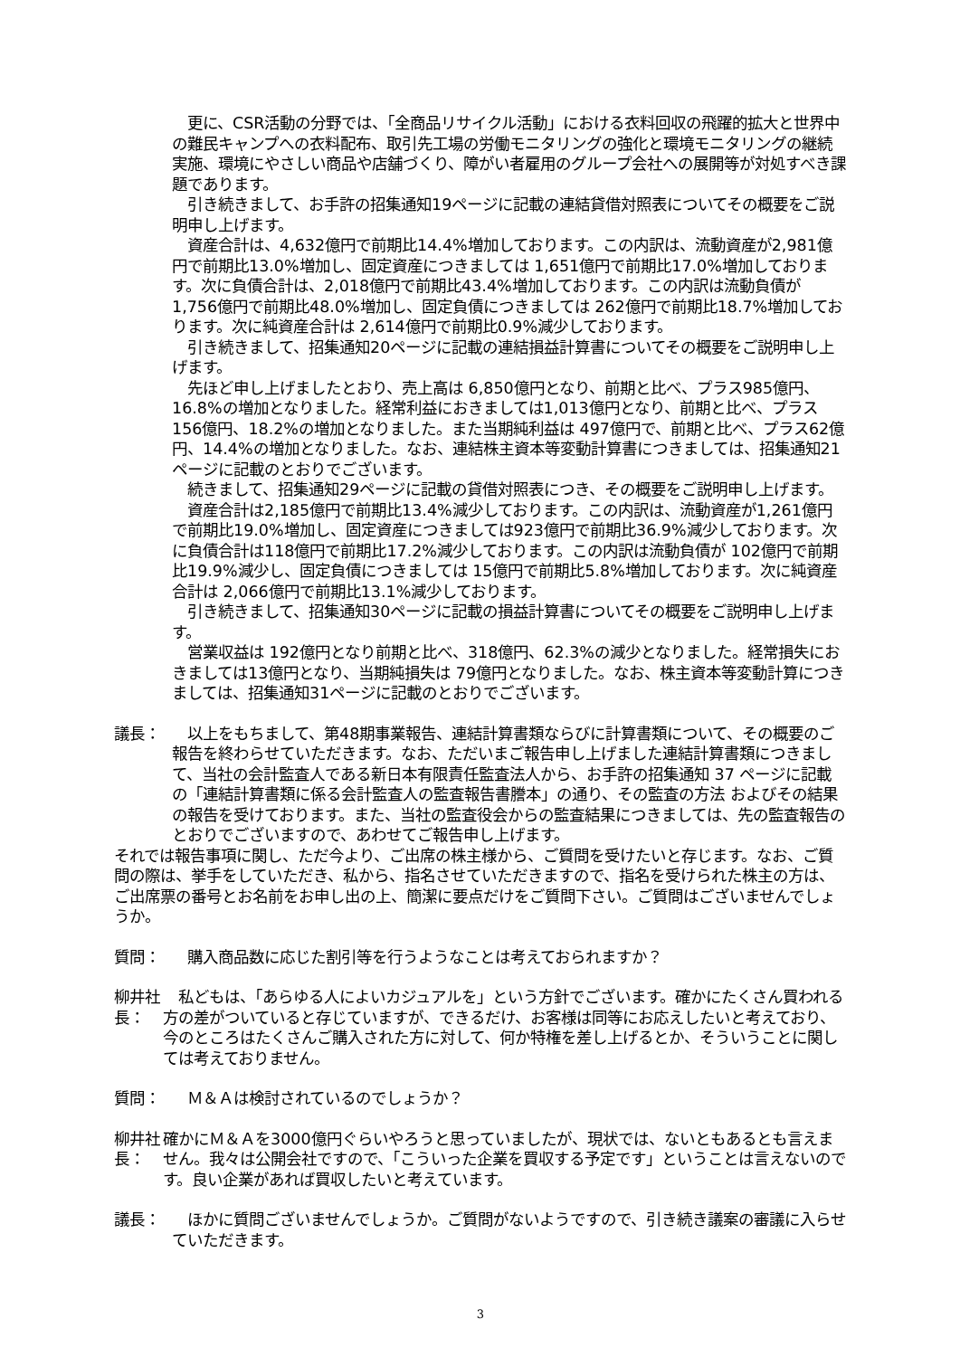更に、CSR活動の分野では、「全商品リサイクル活動」における衣料回収の飛躍的拡大と世界中の難民キャンプへの衣料配布、取引先工場の労働モニタリングの強化と環境モニタリングの継続実施、環境にやさしい商品や店舗づくり、障がい者雇用のグループ会社への展開等が対処すべき課題であります。
　引き続きまして、お手許の招集通知19ページに記載の連結貸借対照表についてその概要をご説明申し上げます。
　資産合計は、4,632億円で前期比14.4%増加しております。この内訳は、流動資産が2,981億円で前期比13.0%増加し、固定資産につきましては 1,651億円で前期比17.0%増加しております。次に負債合計は、2,018億円で前期比43.4%増加しております。この内訳は流動負債が 1,756億円で前期比48.0%増加し、固定負債につきましては 262億円で前期比18.7%増加しております。次に純資産合計は 2,614億円で前期比0.9%減少しております。
　引き続きまして、招集通知20ページに記載の連結損益計算書についてその概要をご説明申し上げます。
　先ほど申し上げましたとおり、売上高は 6,850億円となり、前期と比べ、プラス985億円、16.8%の増加となりました。経常利益におきましては1,013億円となり、前期と比べ、プラス156億円、18.2%の増加となりました。また当期純利益は 497億円で、前期と比べ、プラス62億円、14.4%の増加となりました。なお、連結株主資本等変動計算書につきましては、招集通知21ページに記載のとおりでございます。
　続きまして、招集通知29ページに記載の貸借対照表につき、その概要をご説明申し上げます。
　資産合計は2,185億円で前期比13.4%減少しております。この内訳は、流動資産が1,261億円で前期比19.0%増加し、固定資産につきましては923億円で前期比36.9%減少しております。次に負債合計は118億円で前期比17.2%減少しております。この内訳は流動負債が 102億円で前期比19.9%減少し、固定負債につきましては 15億円で前期比5.8%増加しております。次に純資産合計は 2,066億円で前期比13.1%減少しております。
　引き続きまして、招集通知30ページに記載の損益計算書についてその概要をご説明申し上げます。
　営業収益は 192億円となり前期と比べ、318億円、62.3%の減少となりました。経常損失におきましては13億円となり、当期純損失は 79億円となりました。なお、株主資本等変動計算につきましては、招集通知31ページに記載のとおりでございます。
議長： 　以上をもちまして、第48期事業報告、連結計算書類ならびに計算書類について、その概要のご報告を終わらせていただきます。なお、ただいまご報告申し上げました連結計算書類につきまして、当社の会計監査人である新日本有限責任監査法人から、お手許の招集通知 37 ページに記載の「連結計算書類に係る会計監査人の監査報告書謄本」の通り、その監査の方法 およびその結果の報告を受けております。また、当社の監査役会からの監査結果につきましては、先の監査報告のとおりでございますので、あわせてご報告申し上げます。
それでは報告事項に関し、ただ今より、ご出席の株主様から、ご質問を受けたいと存じます。なお、ご質問の際は、挙手をしていただき、私から、指名させていただきますので、指名を受けられた株主の方は、ご出席票の番号とお名前をお申し出の上、簡潔に要点だけをご質問下さい。ご質問はございませんでしょうか。
質問： 　購入商品数に応じた割引等を行うようなことは考えておられますか？
柳井社長：
　私どもは、「あらゆる人によいカジュアルを」という方針でございます。確かにたくさん買われる方の差がついていると存じていますが、できるだけ、お客様は同等にお応えしたいと考えており、今のところはたくさんご購入された方に対して、何か特権を差し上げるとか、そういうことに関しては考えておりません。
質問： 　Ｍ＆Ａは検討されているのでしょうか？
柳井社長：
確かにＭ＆Ａを3000億円ぐらいやろうと思っていましたが、現状では、ないともあるとも言えません。我々は公開会社ですので、「こういった企業を買収する予定です」ということは言えないのです。良い企業があれば買収したいと考えています。
議長： 　ほかに質問ございませんでしょうか。ご質問がないようですので、引き続き議案の審議に入らせていただきます。
3